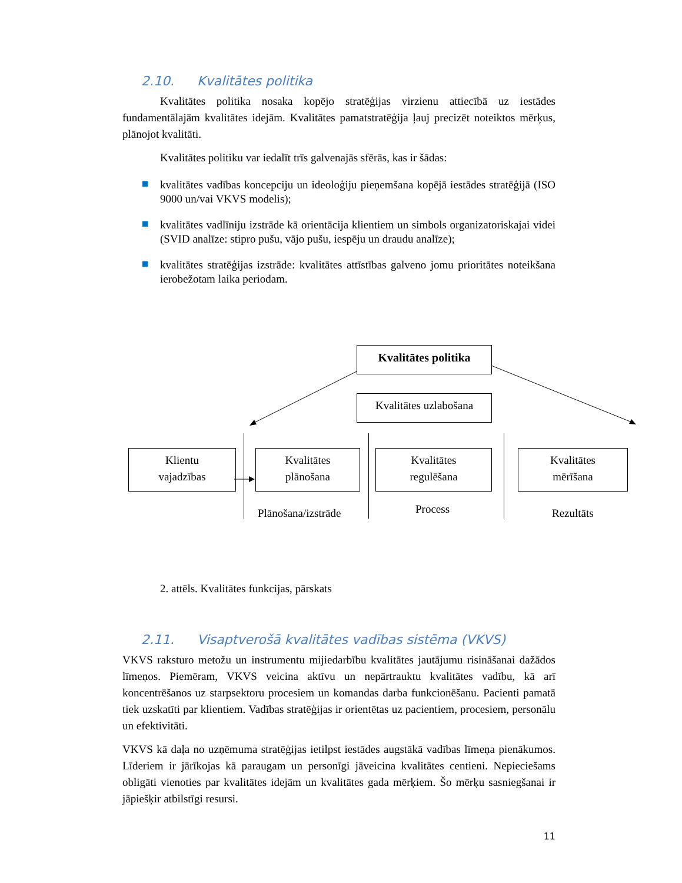2.10. Kvalitātes politika
Kvalitātes politika nosaka kopējo stratēģijas virzienu attiecībā uz iestādes fundamentālajām kvalitātes idejām. Kvalitātes pamatstratēģija ļauj precizēt noteiktos mērķus, plānojot kvalitāti.
Kvalitātes politiku var iedalīt trīs galvenajās sfērās, kas ir šādas:
kvalitātes vadības koncepciju un ideoloģiju pieņemšana kopējā iestādes stratēģijā (ISO 9000 un/vai VKVS modelis);
kvalitātes vadlīniju izstrāde kā orientācija klientiem un simbols organizatoriskajai videi (SVID analīze: stipro pušu, vājo pušu, iespēju un draudu analīze);
kvalitātes stratēģijas izstrāde: kvalitātes attīstības galveno jomu prioritātes noteikšana ierobežotam laika periodam.
Kvalitātes politika
Kvalitātes uzlabošana
Klientu
vajadzības
Kvalitātes
plānošana
Kvalitātes
regulēšana
Kvalitātes
mērīšana
Plānošana/izstrāde Process Rezultāts
2. attēls. Kvalitātes funkcijas, pārskats
2.11. Visaptverošā kvalitātes vadības sistēma (VKVS)
VKVS raksturo metožu un instrumentu mijiedarbību kvalitātes jautājumu risināšanai dažādos līmeņos. Piemēram, VKVS veicina aktīvu un nepārtrauktu kvalitātes vadību, kā arī koncentrēšanos uz starpsektoru procesiem un komandas darba funkcionēšanu. Pacienti pamatā tiek uzskatīti par klientiem. Vadības stratēģijas ir orientētas uz pacientiem, procesiem, personālu un efektivitāti.
VKVS kā daļa no uzņēmuma stratēģijas ietilpst iestādes augstākā vadības līmeņa pienākumos. Līderiem ir jārīkojas kā paraugam un personīgi jāveicina kvalitātes centieni. Nepieciešams obligāti vienoties par kvalitātes idejām un kvalitātes gada mērķiem. Šo mērķu sasniegšanai ir jāpiešķir atbilstīgi resursi.
11